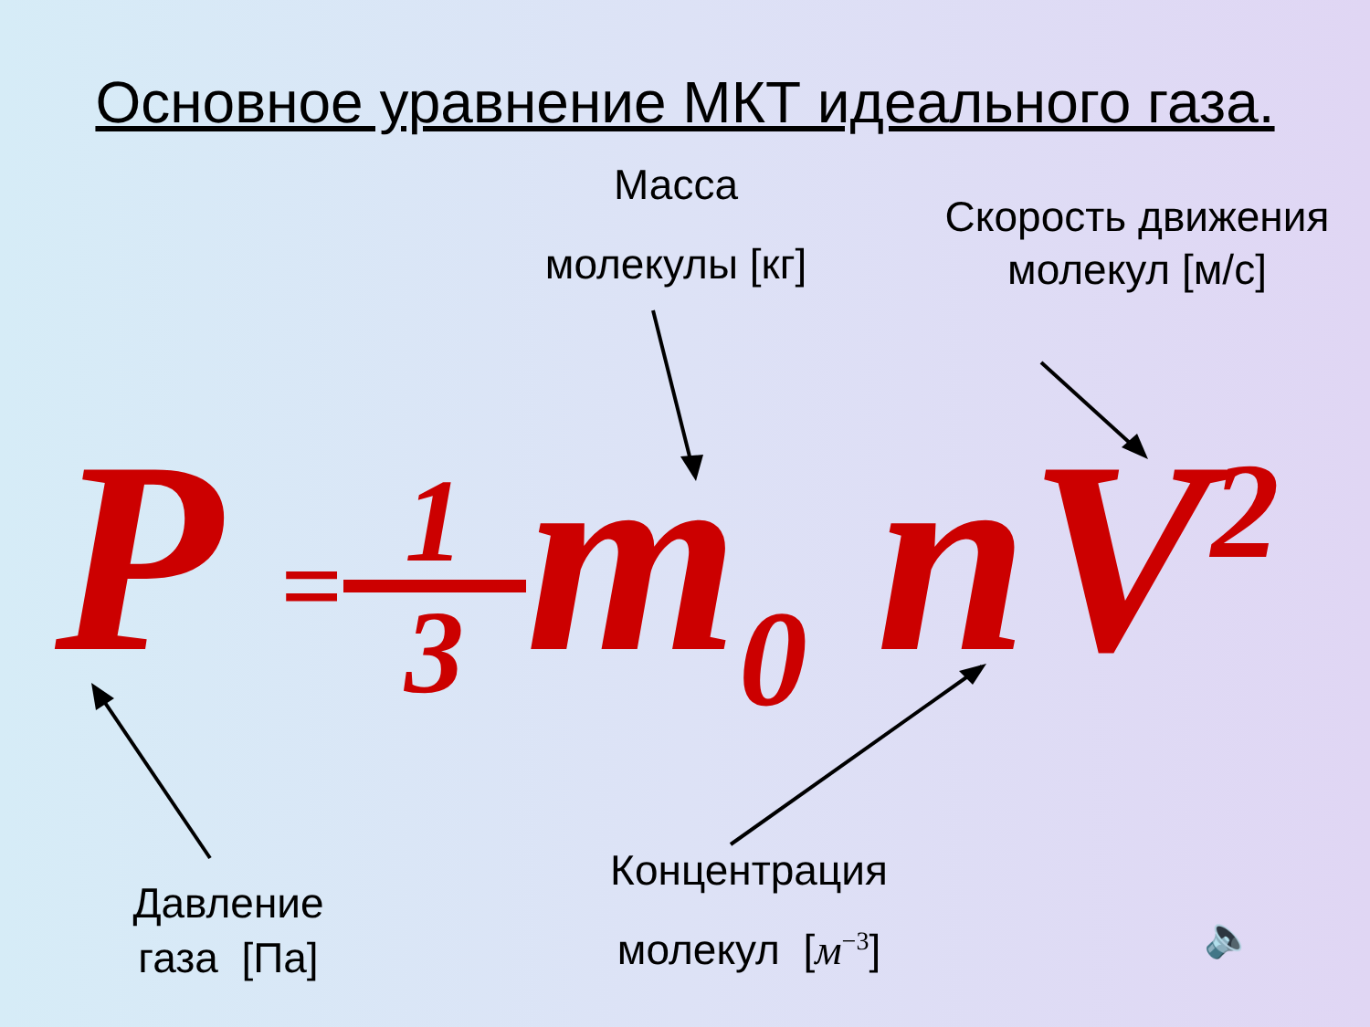Основное уравнение МКТ идеального газа.
Масса
молекулы [кг]
Скорость движения молекул [м/с]
P = 1 3 m<sub>0</sub> nV<sup>2</sup>
Давление
газа [Па]
Концентрация
молекул [м<sup>−3</sup>]
🔈